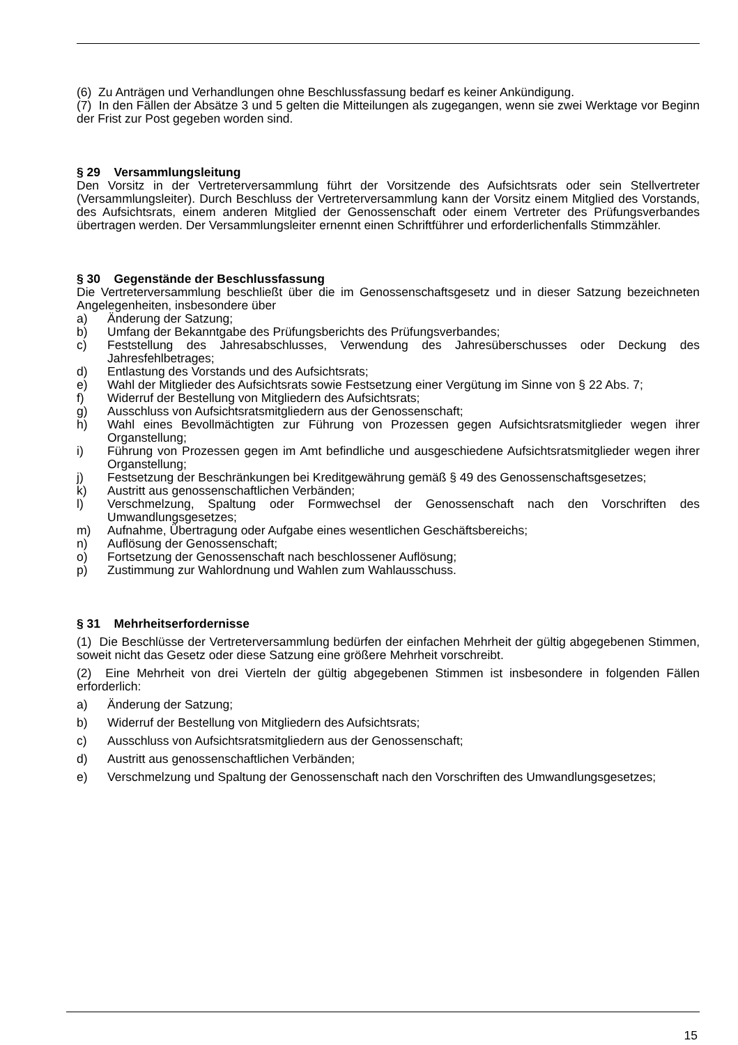(6) Zu Anträgen und Verhandlungen ohne Beschlussfassung bedarf es keiner Ankündigung.
(7) In den Fällen der Absätze 3 und 5 gelten die Mitteilungen als zugegangen, wenn sie zwei Werktage vor Beginn der Frist zur Post gegeben worden sind.
§ 29 Versammlungsleitung
Den Vorsitz in der Vertreterversammlung führt der Vorsitzende des Aufsichtsrats oder sein Stellvertreter (Versammlungsleiter). Durch Beschluss der Vertreterversammlung kann der Vorsitz einem Mitglied des Vorstands, des Aufsichtsrats, einem anderen Mitglied der Genossenschaft oder einem Vertreter des Prüfungsverbandes übertragen werden. Der Versammlungsleiter ernennt einen Schriftführer und erforderlichenfalls Stimmzähler.
§ 30 Gegenstände der Beschlussfassung
Die Vertreterversammlung beschließt über die im Genossenschaftsgesetz und in dieser Satzung bezeichneten Angelegenheiten, insbesondere über
a) Änderung der Satzung;
b) Umfang der Bekanntgabe des Prüfungsberichts des Prüfungsverbandes;
c) Feststellung des Jahresabschlusses, Verwendung des Jahresüberschusses oder Deckung des Jahresfehlbetrages;
d) Entlastung des Vorstands und des Aufsichtsrats;
e) Wahl der Mitglieder des Aufsichtsrats sowie Festsetzung einer Vergütung im Sinne von § 22 Abs. 7;
f) Widerruf der Bestellung von Mitgliedern des Aufsichtsrats;
g) Ausschluss von Aufsichtsratsmitgliedern aus der Genossenschaft;
h) Wahl eines Bevollmächtigten zur Führung von Prozessen gegen Aufsichtsratsmitglieder wegen ihrer Organstellung;
i) Führung von Prozessen gegen im Amt befindliche und ausgeschiedene Aufsichtsratsmitglieder wegen ihrer Organstellung;
j) Festsetzung der Beschränkungen bei Kreditgewährung gemäß § 49 des Genossenschaftsgesetzes;
k) Austritt aus genossenschaftlichen Verbänden;
l) Verschmelzung, Spaltung oder Formwechsel der Genossenschaft nach den Vorschriften des Umwandlungsgesetzes;
m) Aufnahme, Übertragung oder Aufgabe eines wesentlichen Geschäftsbereichs;
n) Auflösung der Genossenschaft;
o) Fortsetzung der Genossenschaft nach beschlossener Auflösung;
p) Zustimmung zur Wahlordnung und Wahlen zum Wahlausschuss.
§ 31 Mehrheitserfordernisse
(1) Die Beschlüsse der Vertreterversammlung bedürfen der einfachen Mehrheit der gültig abgegebenen Stimmen, soweit nicht das Gesetz oder diese Satzung eine größere Mehrheit vorschreibt.
(2) Eine Mehrheit von drei Vierteln der gültig abgegebenen Stimmen ist insbesondere in folgenden Fällen erforderlich:
a) Änderung der Satzung;
b) Widerruf der Bestellung von Mitgliedern des Aufsichtsrats;
c) Ausschluss von Aufsichtsratsmitgliedern aus der Genossenschaft;
d) Austritt aus genossenschaftlichen Verbänden;
e) Verschmelzung und Spaltung der Genossenschaft nach den Vorschriften des Umwandlungsgesetzes;
15